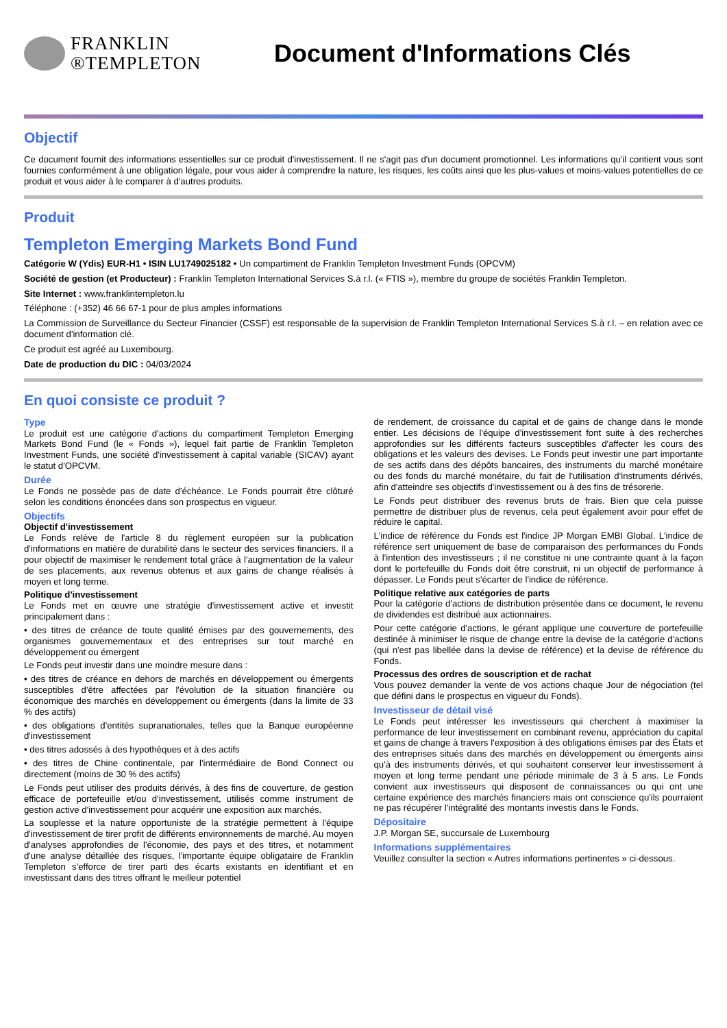FRANKLIN
®TEMPLETON
Document d'Informations Clés
Objectif
Ce document fournit des informations essentielles sur ce produit d'investissement. Il ne s'agit pas d'un document promotionnel. Les informations qu'il contient vous sont fournies conformément à une obligation légale, pour vous aider à comprendre la nature, les risques, les coûts ainsi que les plus-values et moins-values potentielles de ce produit et vous aider à le comparer à d'autres produits.
Produit
Templeton Emerging Markets Bond Fund
Catégorie W (Ydis) EUR-H1 • ISIN LU1749025182 • Un compartiment de Franklin Templeton Investment Funds (OPCVM)
Société de gestion (et Producteur) : Franklin Templeton International Services S.à r.l. (« FTIS »), membre du groupe de sociétés Franklin Templeton.
Site Internet : www.franklintempleton.lu
Téléphone : (+352) 46 66 67-1 pour de plus amples informations
La Commission de Surveillance du Secteur Financier (CSSF) est responsable de la supervision de Franklin Templeton International Services S.à r.l. – en relation avec ce document d'information clé.
Ce produit est agréé au Luxembourg.
Date de production du DIC : 04/03/2024
En quoi consiste ce produit ?
Type
Le produit est une catégorie d'actions du compartiment Templeton Emerging Markets Bond Fund (le « Fonds »), lequel fait partie de Franklin Templeton Investment Funds, une société d'investissement à capital variable (SICAV) ayant le statut d'OPCVM.
Durée
Le Fonds ne possède pas de date d'échéance. Le Fonds pourrait être clôturé selon les conditions énoncées dans son prospectus en vigueur.
Objectifs
Objectif d'investissement
Le Fonds relève de l'article 8 du règlement européen sur la publication d'informations en matière de durabilité dans le secteur des services financiers. Il a pour objectif de maximiser le rendement total grâce à l'augmentation de la valeur de ses placements, aux revenus obtenus et aux gains de change réalisés à moyen et long terme.
Politique d'investissement
Le Fonds met en œuvre une stratégie d'investissement active et investit principalement dans :
• des titres de créance de toute qualité émises par des gouvernements, des organismes gouvernementaux et des entreprises sur tout marché en développement ou émergent
Le Fonds peut investir dans une moindre mesure dans :
• des titres de créance en dehors de marchés en développement ou émergents susceptibles d'être affectées par l'évolution de la situation financière ou économique des marchés en développement ou émergents (dans la limite de 33 % des actifs)
• des obligations d'entités supranationales, telles que la Banque européenne d'investissement
• des titres adossés à des hypothèques et à des actifs
• des titres de Chine continentale, par l'intermédiaire de Bond Connect ou directement (moins de 30 % des actifs)
Le Fonds peut utiliser des produits dérivés, à des fins de couverture, de gestion efficace de portefeuille et/ou d'investissement, utilisés comme instrument de gestion active d'investissement pour acquérir une exposition aux marchés.
La souplesse et la nature opportuniste de la stratégie permettent à l'équipe d'investissement de tirer profit de différents environnements de marché. Au moyen d'analyses approfondies de l'économie, des pays et des titres, et notamment d'une analyse détaillée des risques, l'importante équipe obligataire de Franklin Templeton s'efforce de tirer parti des écarts existants en identifiant et en investissant dans des titres offrant le meilleur potentiel
de rendement, de croissance du capital et de gains de change dans le monde entier. Les décisions de l'équipe d'investissement font suite à des recherches approfondies sur les différents facteurs susceptibles d'affecter les cours des obligations et les valeurs des devises. Le Fonds peut investir une part importante de ses actifs dans des dépôts bancaires, des instruments du marché monétaire ou des fonds du marché monétaire, du fait de l'utilisation d'instruments dérivés, afin d'atteindre ses objectifs d'investissement ou à des fins de trésorerie.
Le Fonds peut distribuer des revenus bruts de frais. Bien que cela puisse permettre de distribuer plus de revenus, cela peut également avoir pour effet de réduire le capital.
L'indice de référence du Fonds est l'indice JP Morgan EMBI Global. L'indice de référence sert uniquement de base de comparaison des performances du Fonds à l'intention des investisseurs ; il ne constitue ni une contrainte quant à la façon dont le portefeuille du Fonds doit être construit, ni un objectif de performance à dépasser. Le Fonds peut s'écarter de l'indice de référence.
Politique relative aux catégories de parts
Pour la catégorie d'actions de distribution présentée dans ce document, le revenu de dividendes est distribué aux actionnaires.
Pour cette catégorie d'actions, le gérant applique une couverture de portefeuille destinée à minimiser le risque de change entre la devise de la catégorie d'actions (qui n'est pas libellée dans la devise de référence) et la devise de référence du Fonds.
Processus des ordres de souscription et de rachat
Vous pouvez demander la vente de vos actions chaque Jour de négociation (tel que défini dans le prospectus en vigueur du Fonds).
Investisseur de détail visé
Le Fonds peut intéresser les investisseurs qui cherchent à maximiser la performance de leur investissement en combinant revenu, appréciation du capital et gains de change à travers l'exposition à des obligations émises par des États et des entreprises situés dans des marchés en développement ou émergents ainsi qu'à des instruments dérivés, et qui souhaitent conserver leur investissement à moyen et long terme pendant une période minimale de 3 à 5 ans. Le Fonds convient aux investisseurs qui disposent de connaissances ou qui ont une certaine expérience des marchés financiers mais ont conscience qu'ils pourraient ne pas récupérer l'intégralité des montants investis dans le Fonds.
Dépositaire
J.P. Morgan SE, succursale de Luxembourg
Informations supplémentaires
Veuillez consulter la section « Autres informations pertinentes » ci-dessous.